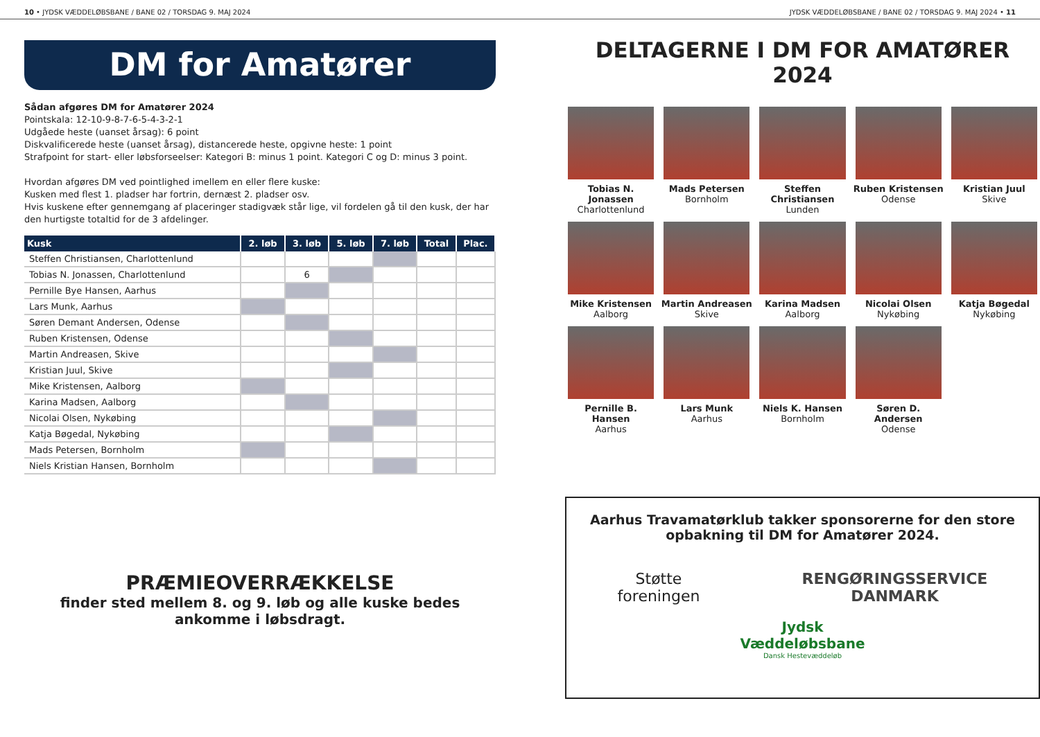10 • JYDSK VÆDDELØBSBANE / BANE 02 / TORSDAG 9. MAJ 2024 JYDSK VÆDDELØBSBANE / BANE 02 / TORSDAG 9. MAJ 2024 • 11
DM for Amatører
Sådan afgøres DM for Amatører 2024
Pointskala: 12-10-9-8-7-6-5-4-3-2-1
Udgåede heste (uanset årsag): 6 point
Diskvalificerede heste (uanset årsag), distancerede heste, opgivne heste: 1 point
Strafpoint for start- eller løbsforseelser: Kategori B: minus 1 point. Kategori C og D: minus 3 point.
Hvordan afgøres DM ved pointlighed imellem en eller flere kuske:
Kusken med flest 1. pladser har fortrin, dernæst 2. pladser osv.
Hvis kuskene efter gennemgang af placeringer stadigvæk står lige, vil fordelen gå til den kusk, der har den hurtigste totaltid for de 3 afdelinger.
| Kusk | 2. løb | 3. løb | 5. løb | 7. løb | Total | Plac. |
| --- | --- | --- | --- | --- | --- | --- |
| Steffen Christiansen, Charlottenlund | | | | | | |
| Tobias N. Jonassen, Charlottenlund | | 6 | | | | |
| Pernille Bye Hansen, Aarhus | | | | | | |
| Lars Munk, Aarhus | | | | | | |
| Søren Demant Andersen, Odense | | | | | | |
| Ruben Kristensen, Odense | | | | | | |
| Martin Andreasen, Skive | | | | | | |
| Kristian Juul, Skive | | | | | | |
| Mike Kristensen, Aalborg | | | | | | |
| Karina Madsen, Aalborg | | | | | | |
| Nicolai Olsen, Nykøbing | | | | | | |
| Katja Bøgedal, Nykøbing | | | | | | |
| Mads Petersen, Bornholm | | | | | | |
| Niels Kristian Hansen, Bornholm | | | | | | |
PRÆMIEOVERRÆKKELSE
finder sted mellem 8. og 9. løb og alle kuske bedes
ankomme i løbsdragt.
DELTAGERNE I DM FOR AMATØRER 2024
Tobias N. Jonassen
Charlottenlund
Mads Petersen
Bornholm
Steffen Christiansen
Lunden
Ruben Kristensen
Odense
Kristian Juul
Skive
Mike Kristensen
Aalborg
Martin Andreasen
Skive
Karina Madsen
Aalborg
Nicolai Olsen
Nykøbing
Katja Bøgedal
Nykøbing
Pernille B. Hansen
Aarhus
Lars Munk
Aarhus
Niels K. Hansen
Bornholm
Søren D. Andersen
Odense
Aarhus Travamatørklub takker sponsorerne for den store
opbakning til DM for Amatører 2024.
Støtte
foreningen RENGØRINGSSERVICE
DANMARK
Jydsk
Væddeløbsbane
Dansk Hestevæddeløb